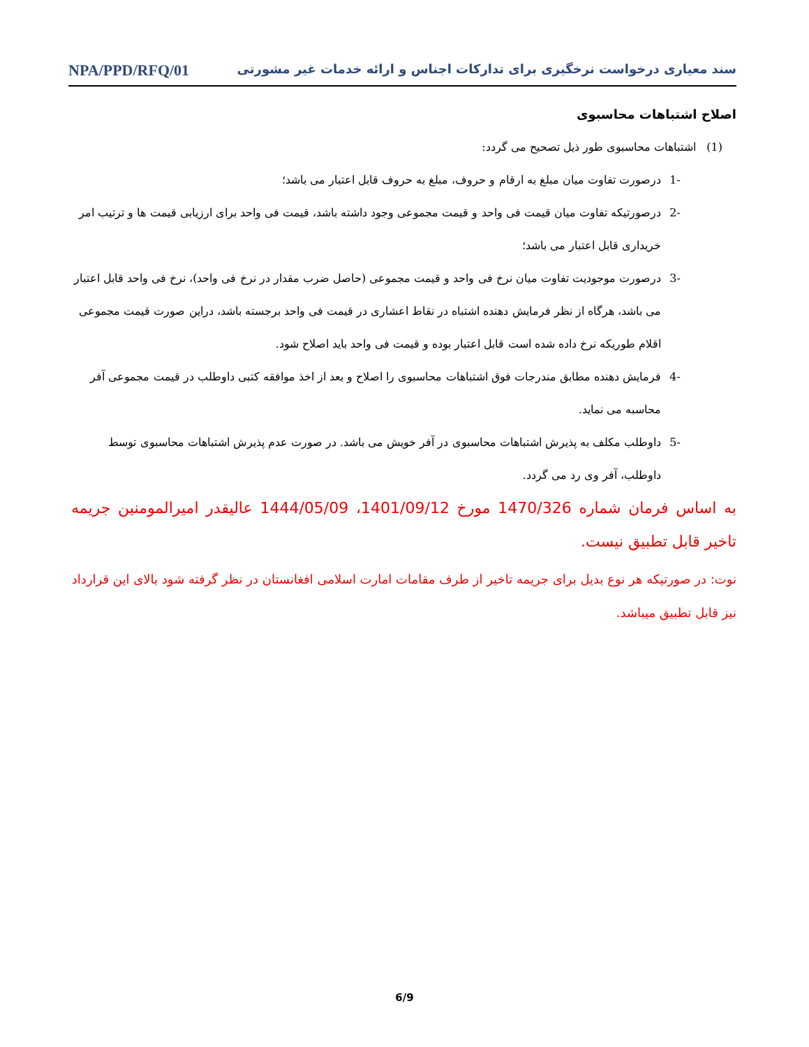سند معیاری درخواست نرخگیری برای تدارکات اجناس و ارائه خدمات غیر مشورتی NPA/PPD/RFQ/01
اصلاح اشتباهات محاسبوی
(1) اشتباهات محاسبوی طور ذیل تصحیح می گردد:
-1 درصورت تفاوت میان مبلغ به ارقام و حروف، مبلغ به حروف قابل اعتبار می باشد؛
-2 درصورتیکه تفاوت میان قیمت فی واحد و قیمت مجموعی وجود داشته باشد، قیمت فی واحد برای ارزیابی قیمت ها و ترتیب امر خریداری قابل اعتبار می باشد؛
-3 درصورت موجودیت تفاوت میان نرخ فی واحد و قیمت مجموعی (حاصل ضرب مقدار در نرخ فی واحد)، نرخ فی واحد قابل اعتبار می باشد، هرگاه از نظر فرمایش دهنده اشتباه در نقاط اعشاری در قیمت فی واحد برجسته باشد، دراین صورت قیمت مجموعی اقلام طوریکه نرخ داده شده است قابل اعتبار بوده و قیمت فی واحد باید اصلاح شود.
-4 فرمایش دهنده مطابق مندرجات فوق اشتباهات محاسبوی را اصلاح و بعد از اخذ موافقه کتبی داوطلب در قیمت مجموعی آفر محاسبه می نماید.
-5 داوطلب مکلف به پذیرش اشتباهات محاسبوی در آفر خویش می باشد. در صورت عدم پذیرش اشتباهات محاسبوی توسط داوطلب، آفر وی رد می گردد.
به اساس فرمان شماره 1470/326 مورخ 1401/09/12، 1444/05/09 عالیقدر امیرالمومنین جریمه تاخیر قابل تطبیق نیست.
نوت: در صورتیکه هر نوع بدیل برای جریمه تاخیر از طرف مقامات امارت اسلامی افغانستان در نظر گرفته شود بالای این قرارداد نیز قابل تطبیق میباشد.
6/9